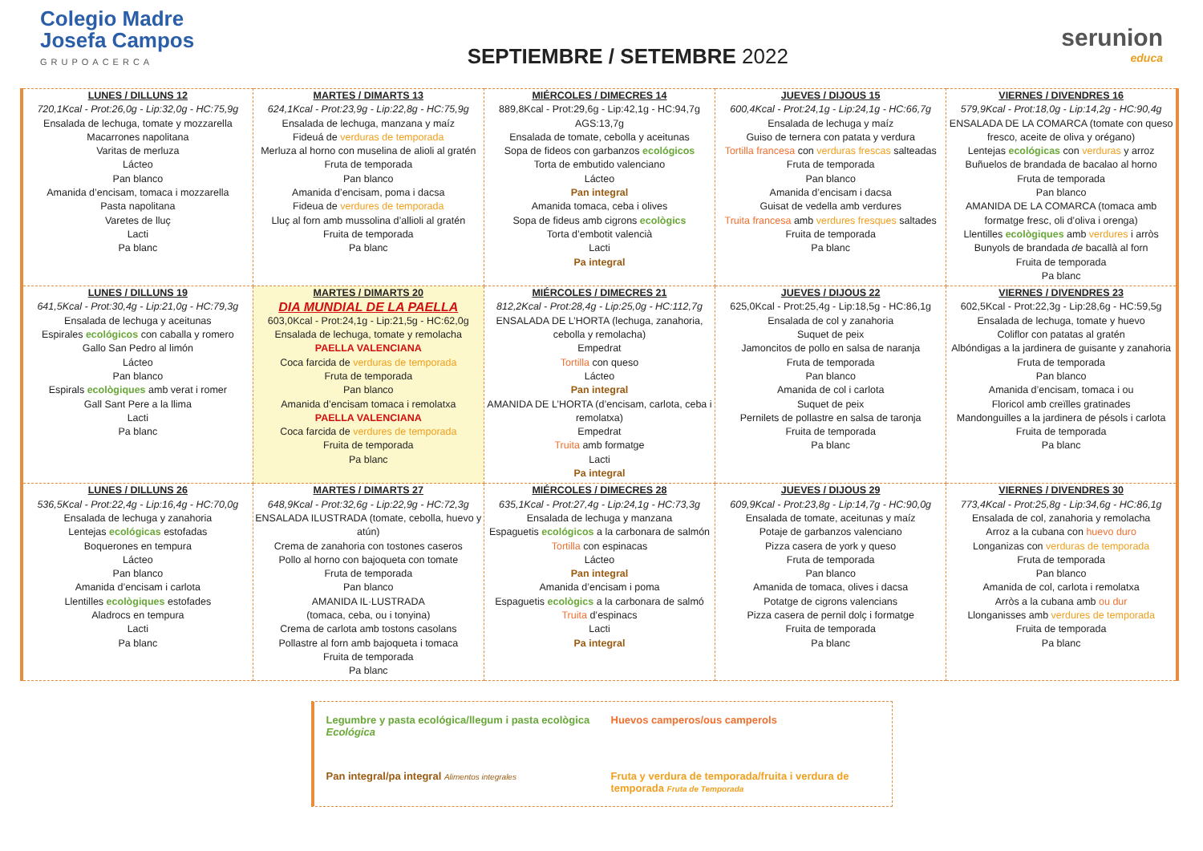Colegio Madre
Josefa Campos
GRUPOACERCA
SEPTIEMBRE / SETEMBRE 2022
serunion
educa
| LUNES / DILLUNS 12 720,1Kcal - Prot:26,0g - Lip:32,0g - HC:75,9g Ensalada de lechuga, tomate y mozzarella Macarrones napolitana Varitas de merluza Lácteo Pan blanco Amanida d’encisam, tomaca i mozzarella Pasta napolitana Varetes de lluç Lacti Pa blanc | MARTES / DIMARTS 13 624,1Kcal - Prot:23,9g - Lip:22,8g - HC:75,9g Ensalada de lechuga, manzana y maíz Fideuá de verduras de temporada Merluza al horno con muselina de alioli al gratén Fruta de temporada Pan blanco Amanida d’encisam, poma i dacsa Fideua de verdures de temporada Lluç al forn amb mussolina d’allioli al gratén Fruita de temporada Pa blanc | MIÉRCOLES / DIMECRES 14 889,8Kcal - Prot:29,6g - Lip:42,1g - HC:94,7g AGS:13,7g Ensalada de tomate, cebolla y aceitunas Sopa de fideos con garbanzos ecológicos Torta de embutido valenciano Lácteo Pan integral Amanida tomaca, ceba i olives Sopa de fideus amb cigrons ecològics Torta d’embotit valencià Lacti Pa integral | JUEVES / DIJOUS 15 600,4Kcal - Prot:24,1g - Lip:24,1g - HC:66,7g Ensalada de lechuga y maíz Guiso de ternera con patata y verdura Tortilla francesa con verduras frescas salteadas Fruta de temporada Pan blanco Amanida d’encisam i dacsa Guisat de vedella amb verdures Truita francesa amb verdures fresques saltades Fruita de temporada Pa blanc | VIERNES / DIVENDRES 16 579,9Kcal - Prot:18,0g - Lip:14,2g - HC:90,4g ENSALADA DE LA COMARCA (tomate con queso fresco, aceite de oliva y orégano) Lentejas ecológicas con verduras y arroz Buñuelos de brandada de bacalao al horno Fruta de temporada Pan blanco AMANIDA DE LA COMARCA (tomaca amb formatge fresc, oli d’oliva i orenga) Llentilles ecològiques amb verdures i arròs Bunyols de brandada de bacallà al forn Fruita de temporada Pa blanc |
| LUNES / DILLUNS 19 641,5Kcal - Prot:30,4g - Lip:21,0g - HC:79,3g Ensalada de lechuga y aceitunas Espirales ecológicos con caballa y romero Gallo San Pedro al limón Lácteo Pan blanco Espirals ecològiques amb verat i romer Gall Sant Pere a la llima Lacti Pa blanc | MARTES / DIMARTS 20 DIA MUNDIAL DE LA PAELLA 603,0Kcal - Prot:24,1g - Lip:21,5g - HC:62,0g Ensalada de lechuga, tomate y remolacha PAELLA VALENCIANA Coca farcida de verduras de temporada Fruta de temporada Pan blanco Amanida d’encisam tomaca i remolatxa PAELLA VALENCIANA Coca farcida de verdures de temporada Fruita de temporada Pa blanc | MIÉRCOLES / DIMECRES 21 812,2Kcal - Prot:28,4g - Lip:25,0g - HC:112,7g ENSALADA DE L’HORTA (lechuga, zanahoria, cebolla y remolacha) Empedrat Tortilla con queso Lácteo Pan integral AMANIDA DE L’HORTA (d’encisam, carlota, ceba i remolatxa) Empedrat Truita amb formatge Lacti Pa integral | JUEVES / DIJOUS 22 625,0Kcal - Prot:25,4g - Lip:18,5g - HC:86,1g Ensalada de col y zanahoria Suquet de peix Jamoncitos de pollo en salsa de naranja Fruta de temporada Pan blanco Amanida de col i carlota Suquet de peix Pernilets de pollastre en salsa de taronja Fruita de temporada Pa blanc | VIERNES / DIVENDRES 23 602,5Kcal - Prot:22,3g - Lip:28,6g - HC:59,5g Ensalada de lechuga, tomate y huevo Coliflor con patatas al gratén Albóndigas a la jardinera de guisante y zanahoria Fruta de temporada Pan blanco Amanida d’encisam, tomaca i ou Floricol amb creïlles gratinades Mandonguilles a la jardinera de pésols i carlota Fruita de temporada Pa blanc |
| LUNES / DILLUNS 26 536,5Kcal - Prot:22,4g - Lip:16,4g - HC:70,0g Ensalada de lechuga y zanahoria Lentejas ecológicas estofadas Boquerones en tempura Lácteo Pan blanco Amanida d’encisam i carlota Llentilles ecològiques estofades Aladrocs en tempura Lacti Pa blanc | MARTES / DIMARTS 27 648,9Kcal - Prot:32,6g - Lip:22,9g - HC:72,3g ENSALADA ILUSTRADA (tomate, cebolla, huevo y atún) Crema de zanahoria con tostones caseros Pollo al horno con bajoqueta con tomate Fruta de temporada Pan blanco AMANIDA IL·LUSTRADA (tomaca, ceba, ou i tonyina) Crema de carlota amb tostons casolans Pollastre al forn amb bajoqueta i tomaca Fruita de temporada Pa blanc | MIÉRCOLES / DIMECRES 28 635,1Kcal - Prot:27,4g - Lip:24,1g - HC:73,3g Ensalada de lechuga y manzana Espaguetis ecológicos a la carbonara de salmón Tortilla con espinacas Lácteo Pan integral Amanida d’encisam i poma Espaguetis ecològics a la carbonara de salmó Truita d’espinacs Lacti Pa integral | JUEVES / DIJOUS 29 609,9Kcal - Prot:23,8g - Lip:14,7g - HC:90,0g Ensalada de tomate, aceitunas y maíz Potaje de garbanzos valenciano Pizza casera de york y queso Fruta de temporada Pan blanco Amanida de tomaca, olives i dacsa Potatge de cigrons valencians Pizza casera de pernil dolç i formatge Fruita de temporada Pa blanc | VIERNES / DIVENDRES 30 773,4Kcal - Prot:25,8g - Lip:34,6g - HC:86,1g Ensalada de col, zanahoria y remolacha Arroz a la cubana con huevo duro Longanizas con verduras de temporada Fruta de temporada Pan blanco Amanida de col, carlota i remolatxa Arròs a la cubana amb ou dur Llonganisses amb verdures de temporada Fruita de temporada Pa blanc |
Legumbre y pasta ecológica/llegum i pasta ecològica Ecológica
Huevos camperos/ous camperols
Pan integral/pa integral Alimentos integrales
Fruta y verdura de temporada/fruita i verdura de temporada Fruta de Temporada